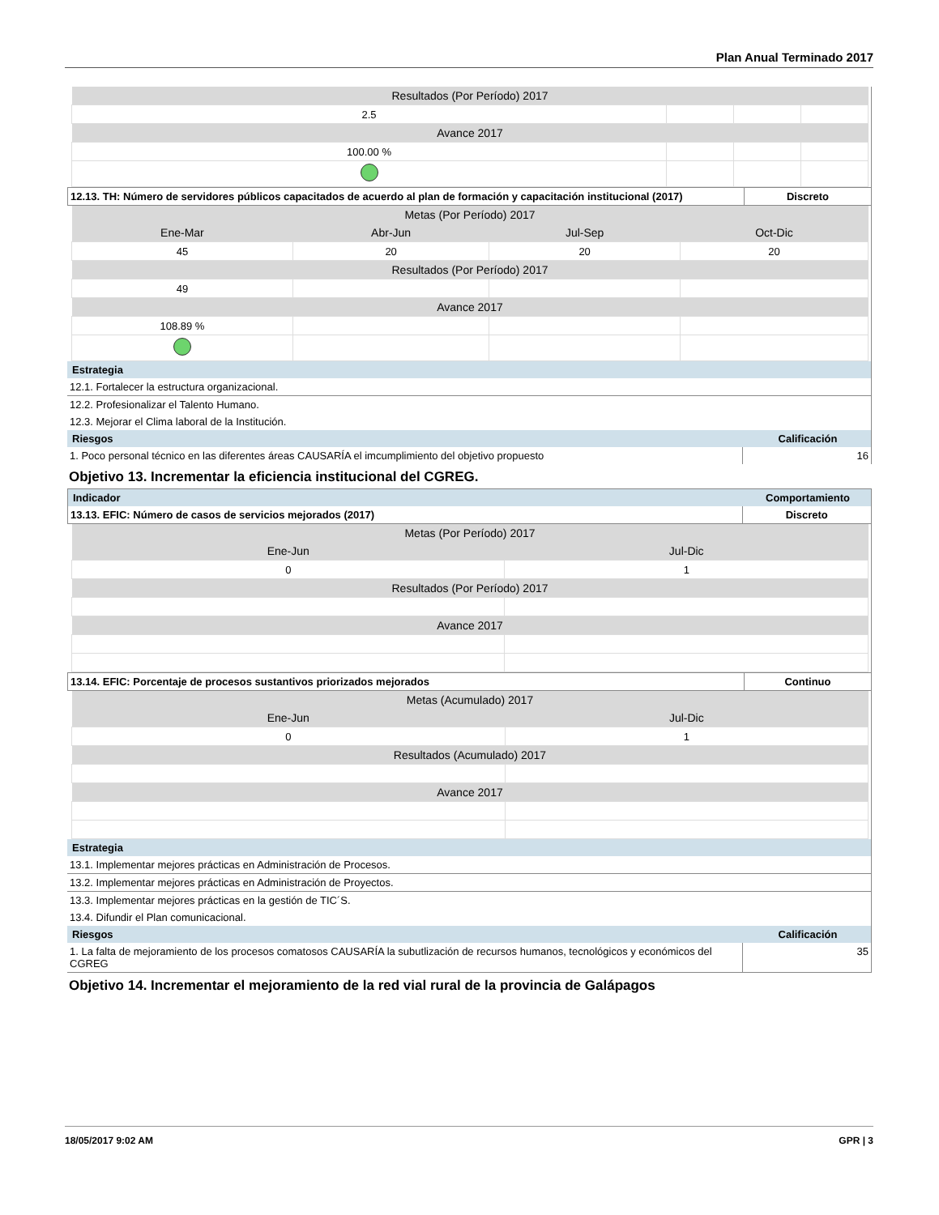Plan Anual Terminado 2017
| Resultados (Por Período) 2017 | | | |
| 2.5 | | | |
| Avance 2017 | | | |
| 100.00 % | | | |
| 12.13. TH: Número de servidores públicos capacitados de acuerdo al plan de formación y capacitación institucional (2017) | Discreto |
| Metas (Por Período) 2017 | | | |
| Ene-Mar | Abr-Jun | Jul-Sep | Oct-Dic |
| 45 | 20 | 20 | 20 |
| Resultados (Por Período) 2017 | | | |
| 49 | | | |
| Avance 2017 | | | |
| 108.89 % | | | |
| Estrategia | |
| 12.1. Fortalecer la estructura organizacional. | |
| 12.2. Profesionalizar el Talento Humano. | |
| 12.3. Mejorar el Clima laboral de la Institución. | |
| Riesgos | Calificación |
| 1. Poco personal técnico en las diferentes áreas CAUSARÍA el imcumplimiento del objetivo propuesto | 16 |
Objetivo 13. Incrementar la eficiencia institucional del CGREG.
| Indicador | Comportamiento |
| 13.13. EFIC: Número de casos de servicios mejorados (2017) | Discreto |
| Metas (Por Período) 2017 | |
| Ene-Jun | Jul-Dic |
| 0 | 1 |
| Resultados (Por Período) 2017 | |
| Avance 2017 | |
| 13.14. EFIC: Porcentaje de procesos sustantivos priorizados mejorados | Continuo |
| Metas (Acumulado) 2017 | |
| Ene-Jun | Jul-Dic |
| 0 | 1 |
| Resultados (Acumulado) 2017 | |
| Avance 2017 | |
| Estrategia | |
| 13.1. Implementar mejores prácticas en Administración de Procesos. | |
| 13.2. Implementar mejores prácticas en Administración de Proyectos. | |
| 13.3. Implementar mejores prácticas en la gestión de TIC´S. | |
| 13.4. Difundir el Plan comunicacional. | |
| Riesgos | Calificación |
| 1. La falta de mejoramiento de los procesos comatosos CAUSARÍA la subutlización de recursos humanos, tecnológicos y económicos del CGREG | 35 |
Objetivo 14. Incrementar el mejoramiento de la red vial rural de la provincia de Galápagos
18/05/2017 9:02 AM GPR | 3